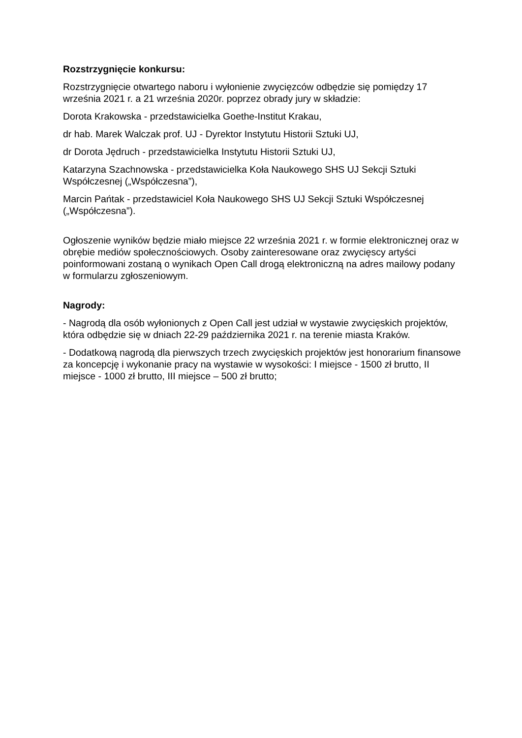Rozstrzygnięcie konkursu:
Rozstrzygnięcie otwartego naboru i wyłonienie zwycięzców odbędzie się pomiędzy 17 września 2021 r. a 21 września 2020r. poprzez obrady jury w składzie:
Dorota Krakowska - przedstawicielka Goethe-Institut Krakau,
dr hab. Marek Walczak prof. UJ - Dyrektor Instytutu Historii Sztuki UJ,
dr Dorota Jędruch - przedstawicielka Instytutu Historii Sztuki UJ,
Katarzyna Szachnowska - przedstawicielka Koła Naukowego SHS UJ Sekcji Sztuki Współczesnej („Współczesna”),
Marcin Pańtak - przedstawiciel Koła Naukowego SHS UJ Sekcji Sztuki Współczesnej („Współczesna”).
Ogłoszenie wyników będzie miało miejsce 22 września 2021 r. w formie elektronicznej oraz w obrębie mediów społecznościowych. Osoby zainteresowane oraz zwycięscy artyści poinformowani zostaną o wynikach Open Call drogą elektroniczną na adres mailowy podany w formularzu zgłoszeniowym.
Nagrody:
- Nagrodą dla osób wyłonionych z Open Call jest udział w wystawie zwycięskich projektów, która odbędzie się w dniach 22-29 października 2021 r. na terenie miasta Kraków.
- Dodatkową nagrodą dla pierwszych trzech zwycięskich projektów jest honorarium finansowe za koncepcję i wykonanie pracy na wystawie w wysokości: I miejsce - 1500 zł brutto, II miejsce - 1000 zł brutto, III miejsce – 500 zł brutto;